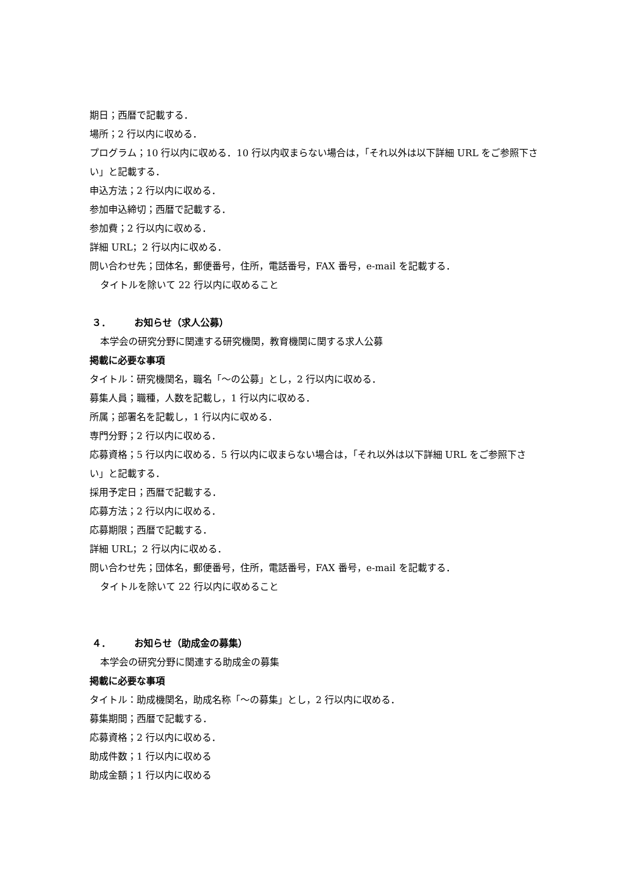期日；西暦で記載する．
場所；2 行以内に収める．
プログラム；10 行以内に収める．10 行以内収まらない場合は，「それ以外は以下詳細 URL をご参照下さい」と記載する．
申込方法；2 行以内に収める．
参加申込締切；西暦で記載する．
参加費；2 行以内に収める．
詳細 URL；2 行以内に収める．
問い合わせ先；団体名，郵便番号，住所，電話番号，FAX 番号，e-mail を記載する．
タイトルを除いて 22 行以内に収めること
３． お知らせ（求人公募）
本学会の研究分野に関連する研究機関，教育機関に関する求人公募
掲載に必要な事項
タイトル：研究機関名，職名「～の公募」とし，2 行以内に収める．
募集人員；職種，人数を記載し，1 行以内に収める．
所属；部署名を記載し，1 行以内に収める．
専門分野；2 行以内に収める．
応募資格；5 行以内に収める．5 行以内に収まらない場合は，「それ以外は以下詳細 URL をご参照下さい」と記載する．
採用予定日；西暦で記載する．
応募方法；2 行以内に収める．
応募期限；西暦で記載する．
詳細 URL；2 行以内に収める．
問い合わせ先；団体名，郵便番号，住所，電話番号，FAX 番号，e-mail を記載する．
タイトルを除いて 22 行以内に収めること
４． お知らせ（助成金の募集）
本学会の研究分野に関連する助成金の募集
掲載に必要な事項
タイトル：助成機関名，助成名称「～の募集」とし，2 行以内に収める．
募集期間；西暦で記載する．
応募資格；2 行以内に収める．
助成件数；1 行以内に収める
助成金額；1 行以内に収める